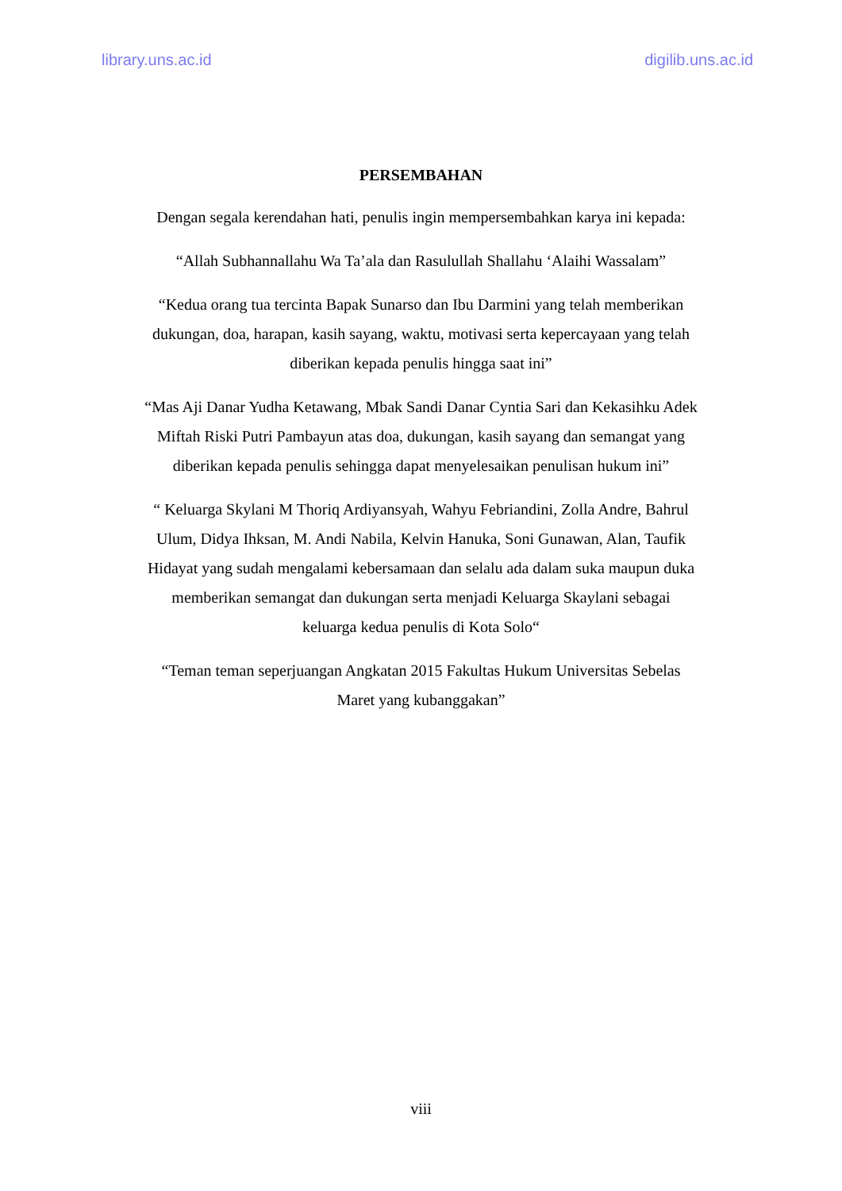library.uns.ac.id digilib.uns.ac.id
PERSEMBAHAN
Dengan segala kerendahan hati, penulis ingin mempersembahkan karya ini kepada:
“Allah Subhannallahu Wa Ta’ala dan Rasulullah Shallahu ‘Alaihi Wassalam”
“Kedua orang tua tercinta Bapak Sunarso dan Ibu Darmini yang telah memberikan dukungan, doa, harapan, kasih sayang, waktu, motivasi serta kepercayaan yang telah diberikan kepada penulis hingga saat ini”
“Mas Aji Danar Yudha Ketawang, Mbak Sandi Danar Cyntia Sari dan Kekasihku Adek Miftah Riski Putri Pambayun atas doa, dukungan, kasih sayang dan semangat yang diberikan kepada penulis sehingga dapat menyelesaikan penulisan hukum ini”
“ Keluarga Skylani M Thoriq Ardiyansyah, Wahyu Febriandini, Zolla Andre, Bahrul Ulum, Didya Ihksan, M. Andi Nabila, Kelvin Hanuka, Soni Gunawan, Alan, Taufik Hidayat yang sudah mengalami kebersamaan dan selalu ada dalam suka maupun duka memberikan semangat dan dukungan serta menjadi Keluarga Skaylani sebagai keluarga kedua penulis di Kota Solo“
“Teman teman seperjuangan Angkatan 2015 Fakultas Hukum Universitas Sebelas Maret yang kubanggakan”
viii